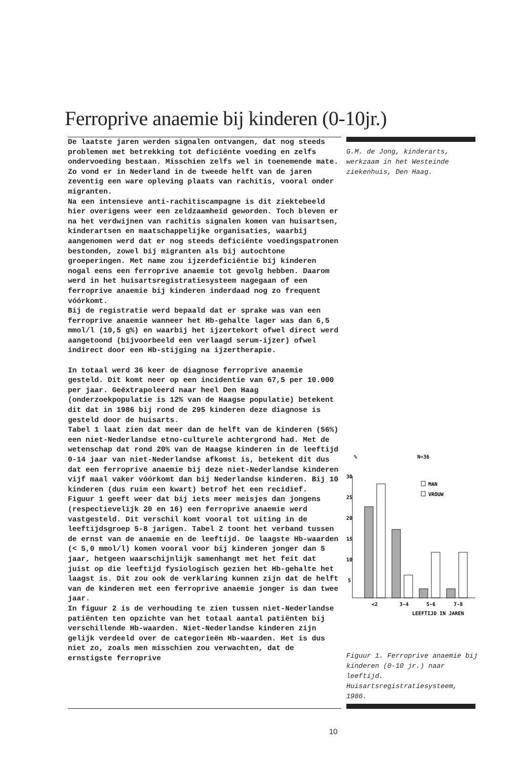Ferroprive anaemie bij kinderen (0-10jr.)
De laatste jaren werden signalen ontvangen, dat nog steeds problemen met betrekking tot deficiënte voeding en zelfs ondervoeding bestaan. Misschien zelfs wel in toenemende mate. Zo vond er in Nederland in de tweede helft van de jaren zeventig een ware opleving plaats van rachitis, vooral onder migranten.
Na een intensieve anti-rachitiscampagne is dit ziektebeeld hier overigens weer een zeldzaamheid geworden. Toch bleven er na het verdwijnen van rachitis signalen komen van huisartsen, kinderartsen en maatschappelijke organisaties, waarbij aangenomen werd dat er nog steeds deficiënte voedingspatronen bestonden, zowel bij migranten als bij autochtone groeperingen. Met name zou ijzerdeficiëntie bij kinderen nogal eens een ferroprive anaemie tot gevolg hebben. Daarom werd in het huisartsregistratiesysteem nagegaan of een ferroprive anaemie bij kinderen inderdaad nog zo frequent vóórkomt.
Bij de registratie werd bepaald dat er sprake was van een ferroprive anaemie wanneer het Hb-gehalte lager was dan 6,5 mmol/l (10,5 g%) en waarbij het ijzertekort ofwel direct werd aangetoond (bijvoorbeeld een verlaagd serum-ijzer) ofwel indirect door een Hb-stijging na ijzertherapie.
In totaal werd 36 keer de diagnose ferroprive anaemie gesteld. Dit komt neer op een incidentie van 67,5 per 10.000 per jaar. Geëxtrapoleerd naar heel Den Haag (onderzoekpopulatie is 12% van de Haagse populatie) betekent dit dat in 1986 bij rond de 295 kinderen deze diagnose is gesteld door de huisarts.
Tabel 1 laat zien dat meer dan de helft van de kinderen (56%) een niet-Nederlandse etno-culturele achtergrond had. Met de wetenschap dat rond 20% van de Haagse kinderen in de leeftijd 0-14 jaar van niet-Nederlandse afkomst is, betekent dit dus dat een ferroprive anaemie bij deze niet-Nederlandse kinderen vijf maal vaker vóórkomt dan bij Nederlandse kinderen. Bij 10 kinderen (dus ruim een kwart) betrof het een recidief.
Figuur 1 geeft weer dat bij iets meer meisjes dan jongens (respectievelijk 20 en 16) een ferroprive anaemie werd vastgesteld. Dit verschil komt vooral tot uiting in de leeftijdsgroep 5-8 jarigen. Tabel 2 toont het verband tussen de ernst van de anaemie en de leeftijd. De laagste Hb-waarden (< 5,0 mmol/l) komen vooral voor bij kinderen jonger dan 5 jaar, hetgeen waarschijnlijk samenhangt met het feit dat juist op die leeftijd fysiologisch gezien het Hb-gehalte het laagst is. Dit zou ook de verklaring kunnen zijn dat de helft van de kinderen met een ferroprive anaemie jonger is dan twee jaar.
In figuur 2 is de verhouding te zien tussen niet-Nederlandse patiënten ten opzichte van het totaal aantal patiënten bij verschillende Hb-waarden. Niet-Nederlandse kinderen zijn gelijk verdeeld over de categorieën Hb-waarden. Het is dus niet zo, zoals men misschien zou verwachten, dat de ernstigste ferroprive
G.M. de Jong, kinderarts, werkzaam in het Westeinde ziekenhuis, Den Haag.
%
N=36
30
25
20
15
10
5
MAN
VROUW
<2
3-4
5-6
7-8
LEEFTIJD IN JAREN
Figuur 1. Ferroprive anaemie bij kinderen (0-10 jr.) naar leeftijd. Huisartsregistratiesysteem, 1986.
10